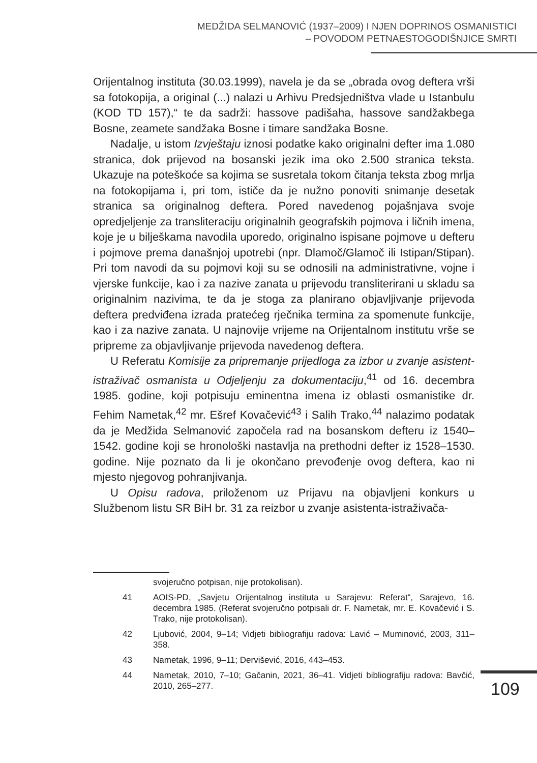MEDŽIDA SELMANOVIĆ (1937–2009) I NJEN DOPRINOS OSMANISTICI
– POVODOM PETNAESTOGODIŠNJICE SMRTI
Orijentalnog instituta (30.03.1999), navela je da se „obrada ovog deftera vrši sa fotokopija, a original (...) nalazi u Arhivu Predsjedništva vlade u Istanbulu (KOD TD 157),“ te da sadrži: hassove padišaha, hassove sandžakbega Bosne, zeamete sandžaka Bosne i timare sandžaka Bosne.
Nadalje, u istom Izvještaju iznosi podatke kako originalni defter ima 1.080 stranica, dok prijevod na bosanski jezik ima oko 2.500 stranica teksta. Ukazuje na poteškoće sa kojima se susretala tokom čitanja teksta zbog mrlja na fotokopijama i, pri tom, ističe da je nužno ponoviti snimanje desetak stranica sa originalnog deftera. Pored navedenog pojašnjava svoje opredjeljenje za transliteraciju originalnih geografskih pojmova i ličnih imena, koje je u bilješkama navodila uporedo, originalno ispisane pojmove u defteru i pojmove prema današnjoj upotrebi (npr. Dlamoč/Glamoč ili Istipan/Stipan). Pri tom navodi da su pojmovi koji su se odnosili na administrativne, vojne i vjerske funkcije, kao i za nazive zanata u prijevodu transliterirani u skladu sa originalnim nazivima, te da je stoga za planirano objavljivanje prijevoda deftera predviđena izrada pratećeg rječnika termina za spomenute funkcije, kao i za nazive zanata. U najnovije vrijeme na Orijentalnom institutu vrše se pripreme za objavljivanje prijevoda navedenog deftera.
U Referatu Komisije za pripremanje prijedloga za izbor u zvanje asistent-istraživač osmanista u Odjeljenju za dokumentaciju,<sup>41</sup> od 16. decembra 1985. godine, koji potpisuju eminentna imena iz oblasti osmanistike dr. Fehim Nametak,<sup>42</sup> mr. Ešref Kovačević<sup>43</sup> i Salih Trako,<sup>44</sup> nalazimo podatak da je Medžida Selmanović započela rad na bosanskom defteru iz 1540–1542. godine koji se hronološki nastavlja na prethodni defter iz 1528–1530. godine. Nije poznato da li je okončano prevođenje ovog deftera, kao ni mjesto njegovog pohranjivanja.
U Opisu radova, priloženom uz Prijavu na objavljeni konkurs u Službenom listu SR BiH br. 31 za reizbor u zvanje asistenta-istraživača-
svojeručno potpisan, nije protokolisan).
41 AOIS-PD, „Savjetu Orijentalnog instituta u Sarajevu: Referat“, Sarajevo, 16. decembra 1985. (Referat svojeručno potpisali dr. F. Nametak, mr. E. Kovačević i S. Trako, nije protokolisan).
42 Ljubović, 2004, 9–14; Vidjeti bibliografiju radova: Lavić – Muminović, 2003, 311–358.
43 Nametak, 1996, 9–11; Dervišević, 2016, 443–453.
44 Nametak, 2010, 7–10; Gačanin, 2021, 36–41. Vidjeti bibliografiju radova: Bavčić, 2010, 265–277.
109